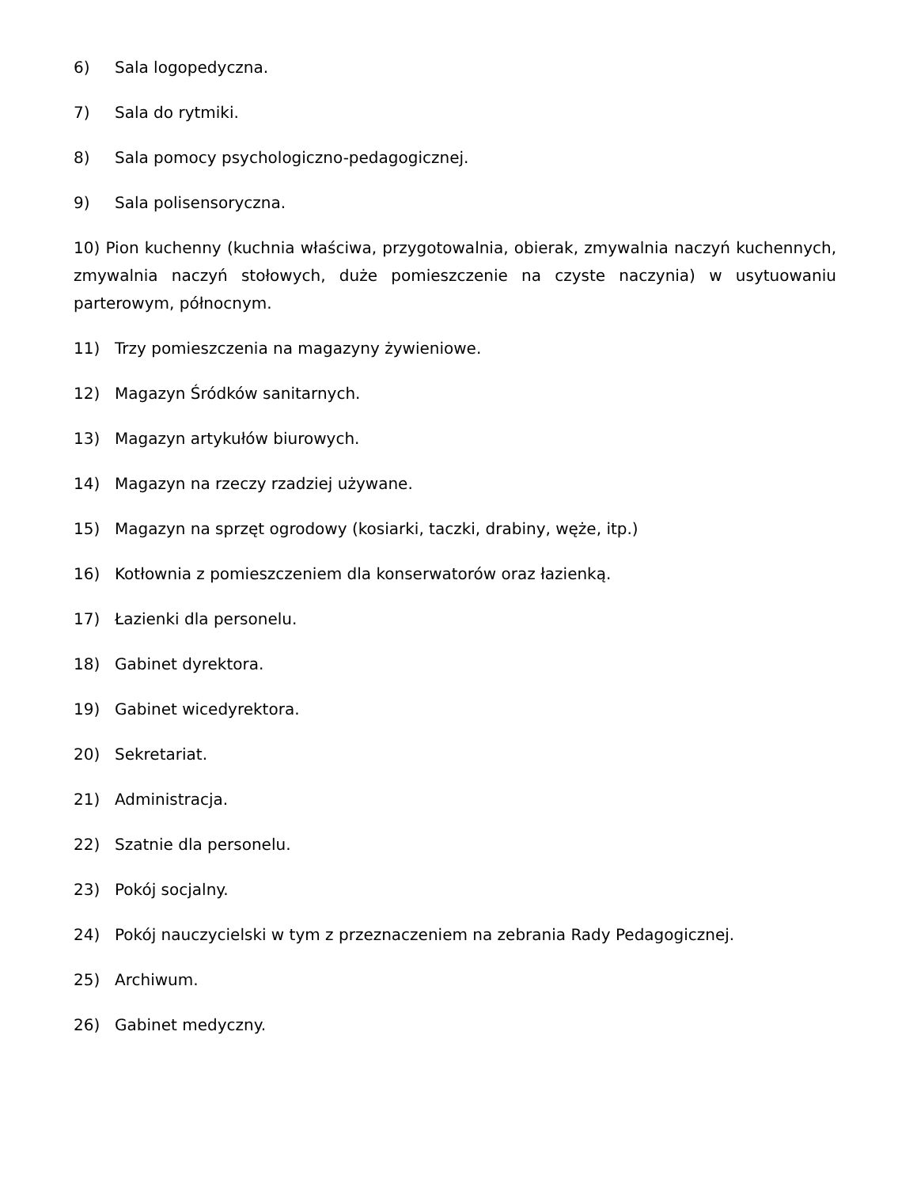6) Sala logopedyczna.
7) Sala do rytmiki.
8) Sala pomocy psychologiczno-pedagogicznej.
9) Sala polisensoryczna.
10) Pion kuchenny (kuchnia właściwa, przygotowalnia, obierak, zmywalnia naczyń kuchennych, zmywalnia naczyń stołowych, duże pomieszczenie na czyste naczynia) w usytuowaniu parterowym, północnym.
11) Trzy pomieszczenia na magazyny żywieniowe.
12) Magazyn Śródków sanitarnych.
13) Magazyn artykułów biurowych.
14) Magazyn na rzeczy rzadziej używane.
15) Magazyn na sprzęt ogrodowy (kosiarki, taczki, drabiny, węże, itp.)
16) Kotłownia z pomieszczeniem dla konserwatorów oraz łazienką.
17) Łazienki dla personelu.
18) Gabinet dyrektora.
19) Gabinet wicedyrektora.
20) Sekretariat.
21) Administracja.
22) Szatnie dla personelu.
23) Pokój socjalny.
24) Pokój nauczycielski w tym z przeznaczeniem na zebrania Rady Pedagogicznej.
25) Archiwum.
26) Gabinet medyczny.